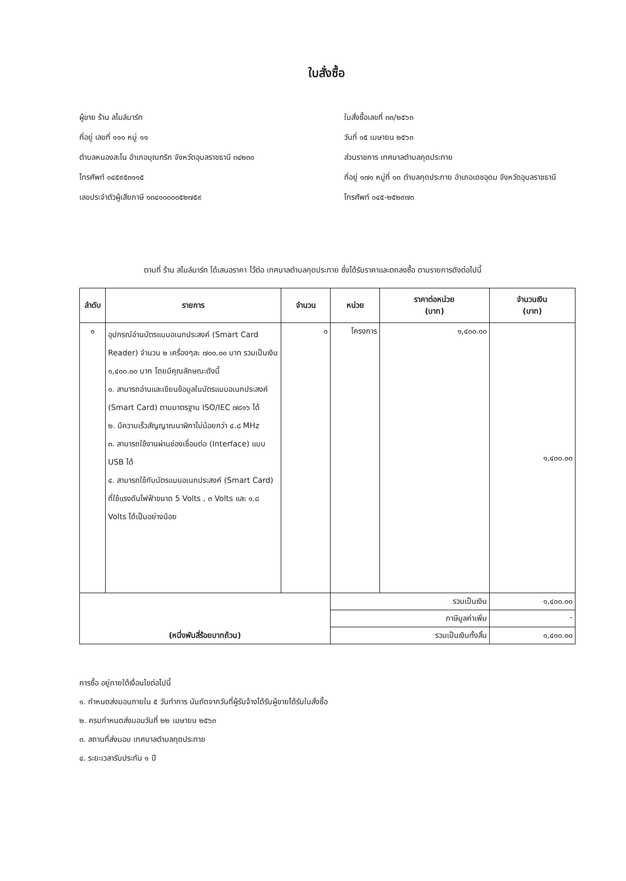ใบสั่งซื้อ
ผู้ขาย ร้าน สไมล์มาร์ท
ที่อยู่ เลขที่ ๑๑๑ หมู่ ๑๑
ตำบลหนองสะโน อำเภอบุณฑริก จังหวัดอุบลราชธานี ๓๔๒๓๐
โทรศัพท์ ๐๔๕๙๕๓๑๑๕
เลขประจำตัวผู้เสียภาษี ๑๓๔๑๐๐๐๐๕๒๗๕๙
ใบสั่งซื้อเลขที่ ๓๓/๒๕๖๓
วันที่ ๑๕ เมษายน ๒๕๖๓
ส่วนราชการ เทศบาลตำบลกุดประทาย
ที่อยู่ ๑๗๑ หมู่ที่ ๑๓ ตำบลกุดประทาย อำเภอเดชอุดม จังหวัดอุบลราชธานี
โทรศัพท์ ๐๔๕-๒๕๒๙๗๓
ตามที่ ร้าน สไมล์มาร์ท ได้เสนอราคา ไว้ต่อ เทศบาลตำบลกุดประทาย ซึ่งได้รับราคาและตกลงซื้อ ตามรายการดังต่อไปนี้
| ลำดับ | รายการ | จำนวน | หน่วย | ราคาต่อหน่วย (บาท) | จำนวนเงิน (บาท) |
| --- | --- | --- | --- | --- | --- |
| ๑ | อุปกรณ์อ่านบัตรแบบอเนกประสงค์ (Smart Card Reader) จำนวน ๒ เครื่องๆละ ๗๐๐.๐๐ บาท รวมเป็นเงิน ๑,๔๐๐.๐๐ บาท โดยมีคุณลักษณะดังนี้ ๑. สามารถอ่านและเขียนข้อมูลในบัตรแบบอเนกประสงค์ (Smart Card) ตามมาตรฐาน ISO/IEC ๗๘๑๖ ได้ ๒. มีความเร็วสัญญาณนาฬิกาไม่น้อยกว่า ๔.๘ MHz ๓. สามารถใช้งานผ่านช่องเชื่อมต่อ (Interface) แบบ USB ได้ ๔. สามารถใช้กับบัตรแบบอเนกประสงค์ (Smart Card) ที่ใช้แรงดันไฟฟ้าขนาด 5 Volts , ๓ Volts และ ๑.๘ Volts ได้เป็นอย่างน้อย | ๑ | โครงการ | ๑,๔๐๐.๐๐ | ๑,๔๐๐.๐๐ |
| (หนึ่งพันสี่ร้อยบาทถ้วน) | | | รวมเป็นเงิน | | ๑,๔๐๐.๐๐ |
| | | | ภาษีมูลค่าเพิ่ม | | - |
| | | | รวมเป็นเงินทั้งสิ้น | | ๑,๔๐๐.๐๐ |
การซื้อ อยู่ภายใต้เงื่อนไขต่อไปนี้
๑. กำหนดส่งมอบภายใน ๕ วันทำการ นับถัดจากวันที่ผู้รับจ้างได้รับผู้ขายได้รับใบสั่งซื้อ
๒. ครบกำหนดส่งมอบวันที่ ๒๒ เมษายน ๒๕๖๓
๓. สถานที่ส่งมอบ เทศบาลตำบลกุดประทาย
๔. ระยะเวลารับประกัน ๑ ปี